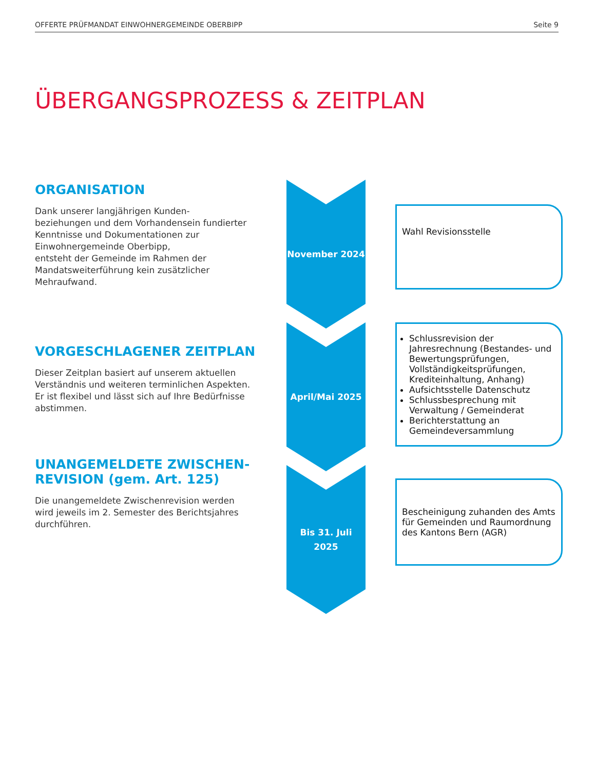OFFERTE PRÜFMANDAT EINWOHNERGEMEINDE OBERBIPP Seite 9
ÜBERGANGSPROZESS & ZEITPLAN
ORGANISATION
Dank unserer langjährigen Kunden-
beziehungen und dem Vorhandensein fundierter Kenntnisse und Dokumentationen zur Einwohnergemeinde Oberbipp,
entsteht der Gemeinde im Rahmen der Mandatsweiterführung kein zusätzlicher Mehraufwand.
November 2024
Wahl Revisionsstelle
VORGESCHLAGENER ZEITPLAN
Dieser Zeitplan basiert auf unserem aktuellen Verständnis und weiteren terminlichen Aspekten. Er ist flexibel und lässt sich auf Ihre Bedürfnisse abstimmen.
April/Mai 2025
Schlussrevision der Jahresrechnung (Bestandes- und Bewertungsprüfungen, Vollständigkeitsprüfungen, Krediteinhaltung, Anhang)
Aufsichtsstelle Datenschutz
Schlussbesprechung mit Verwaltung / Gemeinderat
Berichterstattung an Gemeindeversammlung
UNANGEMELDETE ZWISCHEN-
REVISION (gem. Art. 125)
Die unangemeldete Zwischenrevision werden wird jeweils im 2. Semester des Berichtsjahres durchführen.
Bis 31. Juli
2025
Bescheinigung zuhanden des Amts für Gemeinden und Raumordnung des Kantons Bern (AGR)